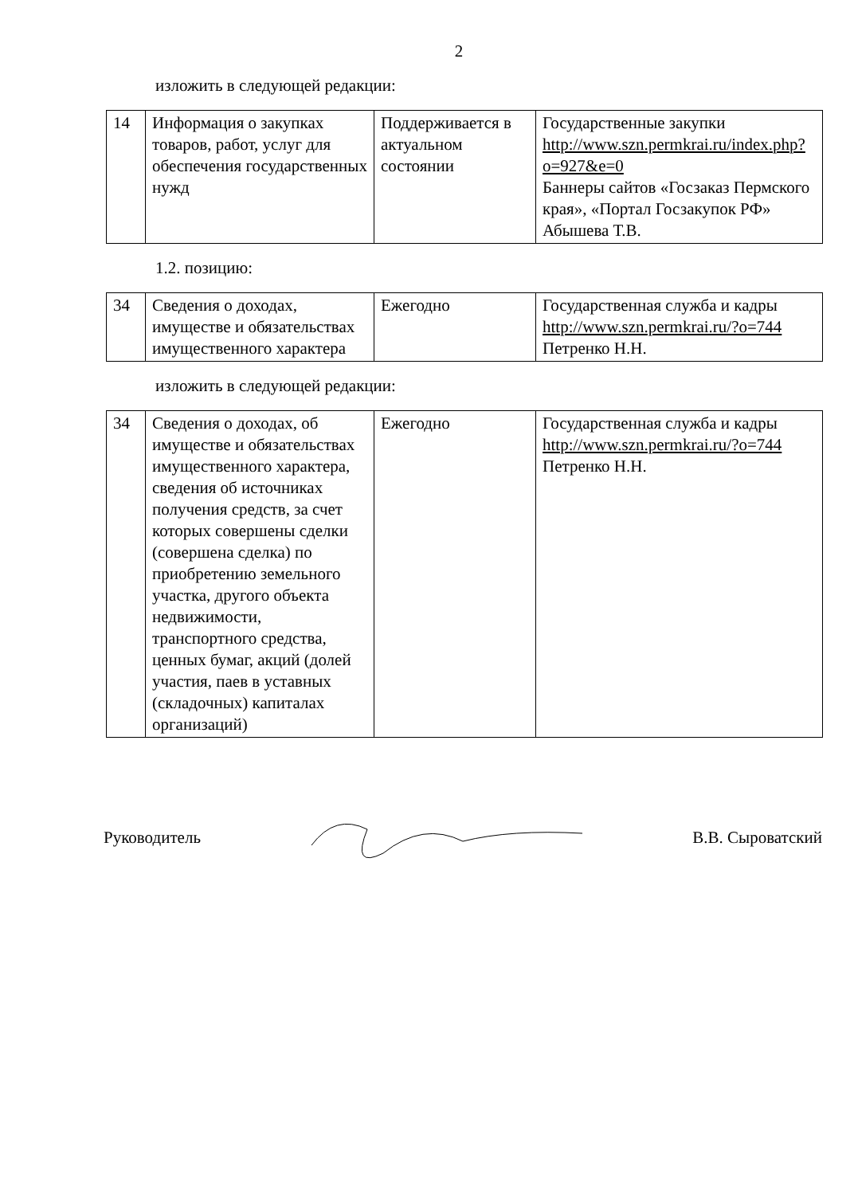2
изложить в следующей редакции:
| 14 | Информация о закупках товаров, работ, услуг для обеспечения государственных нужд | Поддерживается в актуальном состоянии | Государственные закупки http://www.szn.permkrai.ru/index.php?o=927&e=0 Баннеры сайтов «Госзаказ Пермского края», «Портал Госзакупок РФ» Абышева Т.В. |
1.2. позицию:
| 34 | Сведения о доходах, имуществе и обязательствах имущественного характера | Ежегодно | Государственная служба и кадры http://www.szn.permkrai.ru/?o=744 Петренко Н.Н. |
изложить в следующей редакции:
| 34 | Сведения о доходах, об имуществе и обязательствах имущественного характера, сведения об источниках получения средств, за счет которых совершены сделки (совершена сделка) по приобретению земельного участка, другого объекта недвижимости, транспортного средства, ценных бумаг, акций (долей участия, паев в уставных (складочных) капиталах организаций) | Ежегодно | Государственная служба и кадры http://www.szn.permkrai.ru/?o=744 Петренко Н.Н. |
Руководитель В.В. Сыроватский